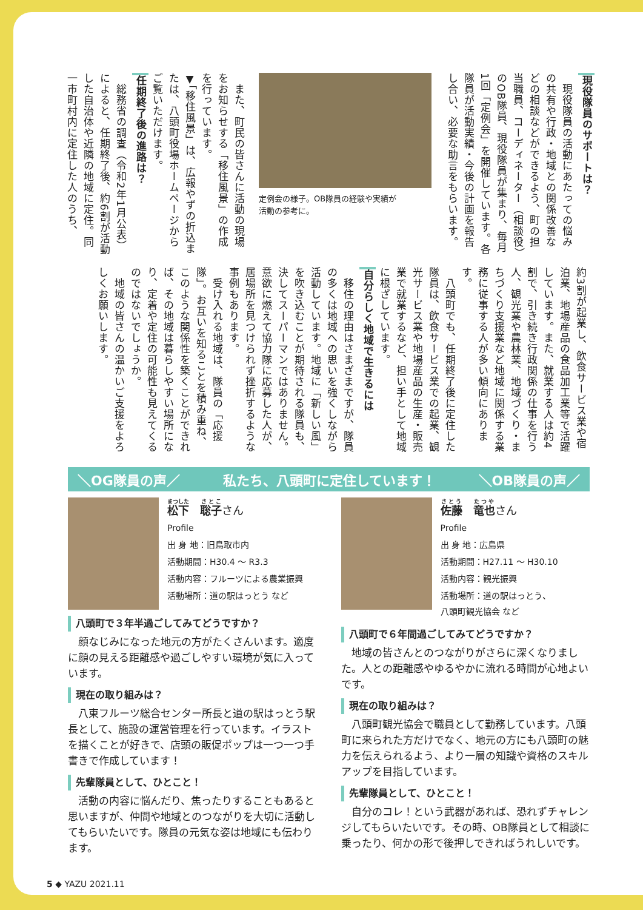現役隊員のサポートは？
　現役隊員の活動にあたっての悩みの共有や行政・地域との関係改善などの相談などができるよう、町の担当職員、コーディネーター（相談役）のOB隊員、現役隊員が集まり、毎月1回「定例会」を開催しています。各隊員が活動実績・今後の計画を報告し合い、必要な助言をもらいます。
定例会の様子。OB隊員の経験や実績が
活動の参考に。
　また、町民の皆さんに活動の現場をお知らせする「移住風景」の作成を行っています。
▼「移住風景」は、広報やずの折込または、八頭町役場ホームページからご覧いただけます。
任期終了後の進路は？
　総務省の調査（令和2年1月公表）によると、任期終了後、約6割が活動した自治体や近隣の地域に定住。同一市町村内に定住した人のうち、
約3割が起業し、飲食サービス業や宿泊業、地場産品の食品加工業等で活躍しています。また、就業する人は約4割で、引き続き行政関係の仕事を行う人、観光業や農林業、地域づくり・まちづくり支援業など地域に関係する業務に従事する人が多い傾向にあります。
　八頭町でも、任期終了後に定住した隊員は、飲食サービス業での起業、観光サービス業や地場産品の生産・販売業で就業するなど、担い手として地域に根ざしています。
自分らしく地域で生きるには
　移住の理由はさまざまですが、隊員の多くは地域への思いを強くしながら活動しています。地域に「新しい風」を吹き込むことが期待される隊員も、決してスーパーマンではありません。意欲に燃えて協力隊に応募した人が、居場所を見つけられず挫折するような事例もあります。
　受け入れる地域は、隊員の「応援隊」。お互いを知ることを積み重ね、このような関係性を築くことができれば、その地域は暮らしやすい場所になり、定着や定住の可能性も見えてくるのではないでしょうか。
　地域の皆さんの温かいご支援をよろしくお願いします。
＼OG隊員の声／ 私たち、八頭町に定住しています！ ＼OB隊員の声／
松下　聡子さん
Profile
出 身 地：旧鳥取市内
活動期間：H30.4 〜 R3.3
活動内容：フルーツによる農業振興
活動場所：道の駅はっとう など
八頭町で３年半過ごしてみてどうですか？
　顔なじみになった地元の方がたくさんいます。適度に顔の見える距離感や過ごしやすい環境が気に入っています。
現在の取り組みは？
　八東フルーツ総合センター所長と道の駅はっとう駅長として、施設の運営管理を行っています。イラストを描くことが好きで、店頭の販促ポップは一つ一つ手書きで作成しています！
先輩隊員として、ひとこと！
　活動の内容に悩んだり、焦ったりすることもあると思いますが、仲間や地域とのつながりを大切に活動してもらいたいです。隊員の元気な姿は地域にも伝わります。
佐藤　竜也さん
Profile
出 身 地：広島県
活動期間：H27.11 〜 H30.10
活動内容：観光振興
活動場所：道の駅はっとう、
八頭町観光協会 など
八頭町で６年間過ごしてみてどうですか？
　地域の皆さんとのつながりがさらに深くなりました。人との距離感やゆるやかに流れる時間が心地よいです。
現在の取り組みは？
　八頭町観光協会で職員として勤務しています。八頭町に来られた方だけでなく、地元の方にも八頭町の魅力を伝えられるよう、より一層の知識や資格のスキルアップを目指しています。
先輩隊員として、ひとこと！
　自分のコレ！という武器があれば、恐れずチャレンジしてもらいたいです。その時、OB隊員として相談に乗ったり、何かの形で後押しできればうれしいです。
5 ◆ YAZU 2021.11